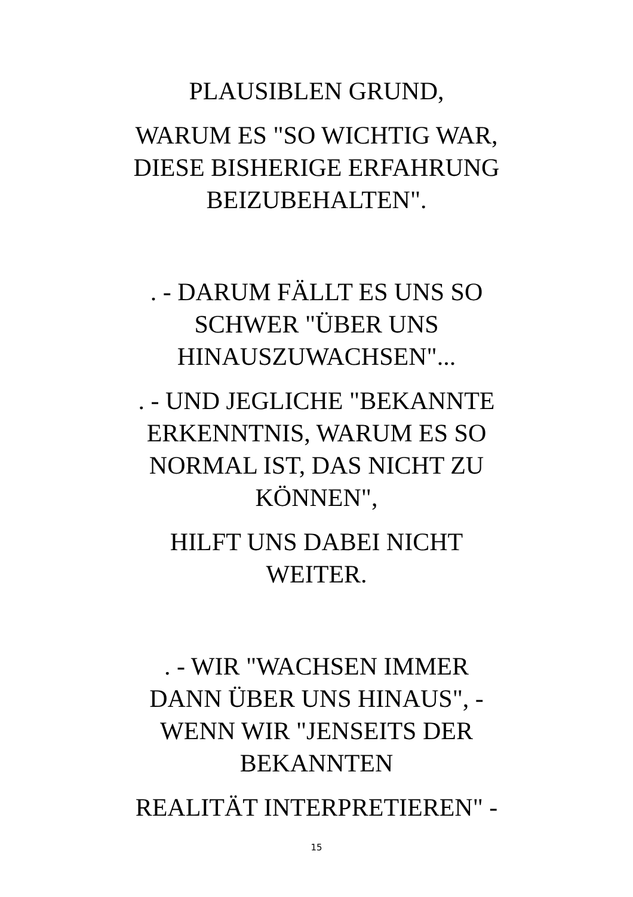PLAUSIBLEN GRUND,
WARUM ES "SO WICHTIG WAR,
DIESE BISHERIGE ERFAHRUNG
BEIZUBEHALTEN".
. - DARUM FÄLLT ES UNS SO
SCHWER "ÜBER UNS
HINAUSZUWACHSEN"...
. - UND JEGLICHE "BEKANNTE
ERKENNTNIS, WARUM ES SO
NORMAL IST, DAS NICHT ZU
KÖNNEN",
HILFT UNS DABEI NICHT
WEITER.
. - WIR "WACHSEN IMMER
DANN ÜBER UNS HINAUS", -
WENN WIR "JENSEITS DER
BEKANNTEN
REALITÄT INTERPRETIEREN" -
15